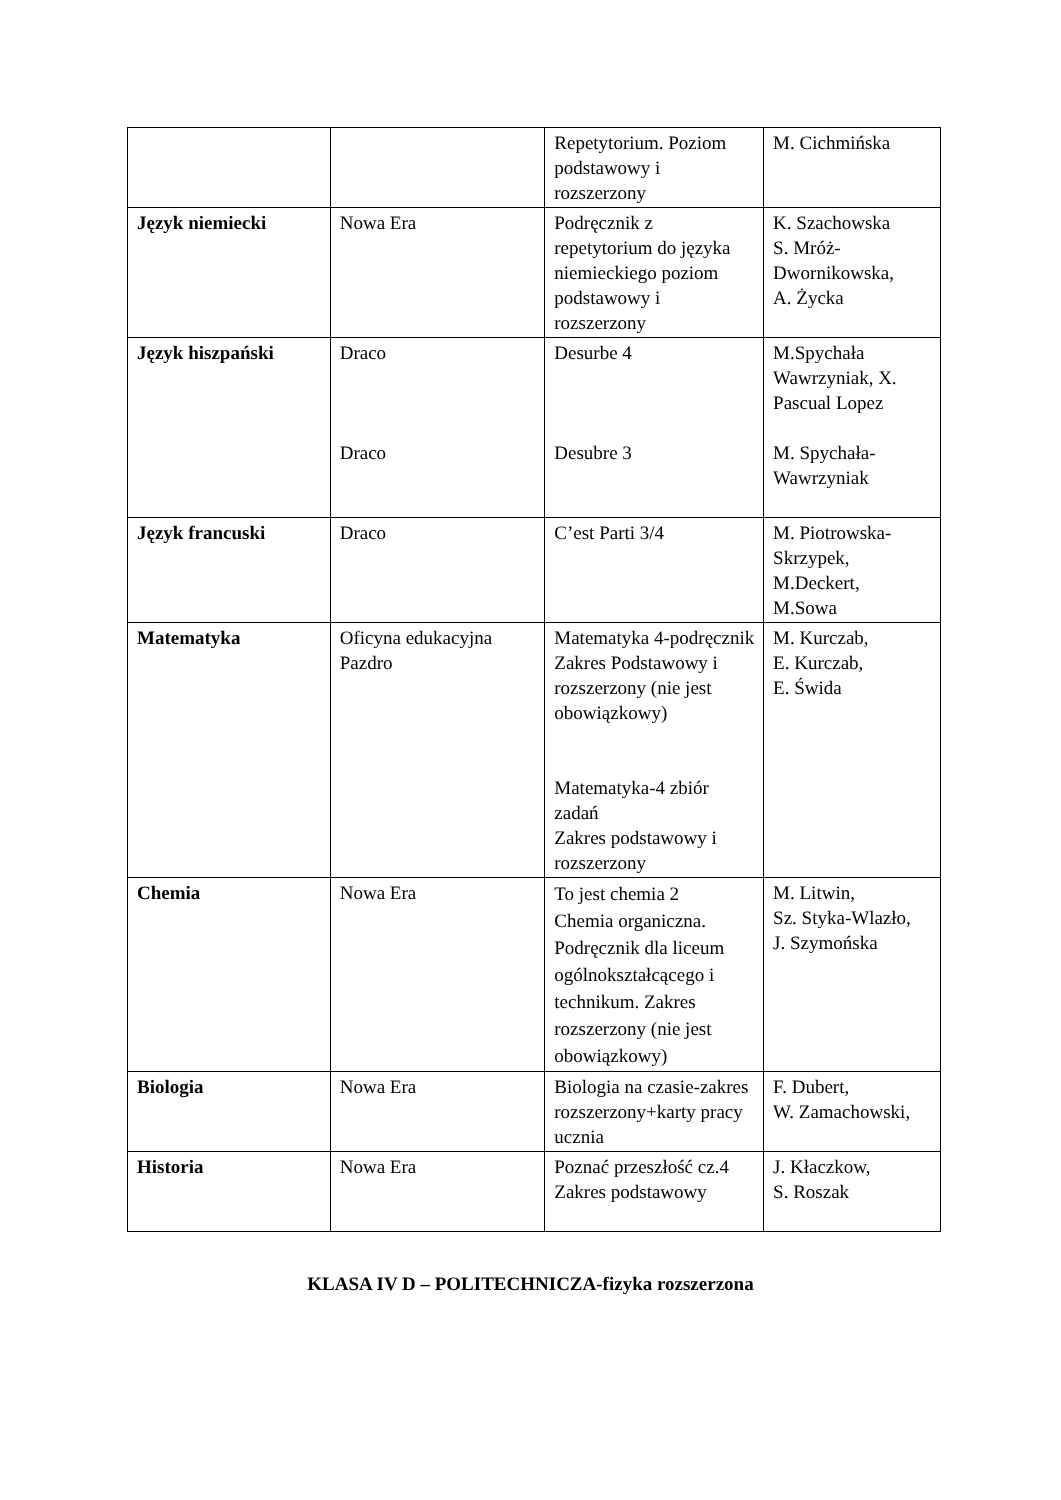| | | Repetytorium. Poziom podstawowy i rozszerzony | M. Cichmińska |
| Język niemiecki | Nowa Era | Podręcznik z repetytorium do języka niemieckiego poziom podstawowy i rozszerzony | K. Szachowska S. Mróż-Dwornikowska, A. Życka |
| Język hiszpański | Draco Draco | Desurbe 4 Desubre 3 | M.Spychała Wawrzyniak, X. Pascual Lopez M. Spychała-Wawrzyniak |
| Język francuski | Draco | C’est Parti 3/4 | M. Piotrowska-Skrzypek, M.Deckert, M.Sowa |
| Matematyka | Oficyna edukacyjna Pazdro | Matematyka 4-podręcznik Zakres Podstawowy i rozszerzony (nie jest obowiązkowy) Matematyka-4 zbiór zadań Zakres podstawowy i rozszerzony | M. Kurczab, E. Kurczab, E. Świda |
| Chemia | Nowa Era | To jest chemia 2 Chemia organiczna. Podręcznik dla liceum ogólnokształcącego i technikum. Zakres rozszerzony (nie jest obowiązkowy) | M. Litwin, Sz. Styka-Wlazło, J. Szymońska |
| Biologia | Nowa Era | Biologia na czasie-zakres rozszerzony+karty pracy ucznia | F. Dubert, W. Zamachowski, |
| Historia | Nowa Era | Poznać przeszłość cz.4 Zakres podstawowy | J. Kłaczkow, S. Roszak |
KLASA IV D – POLITECHNICZA-fizyka rozszerzona